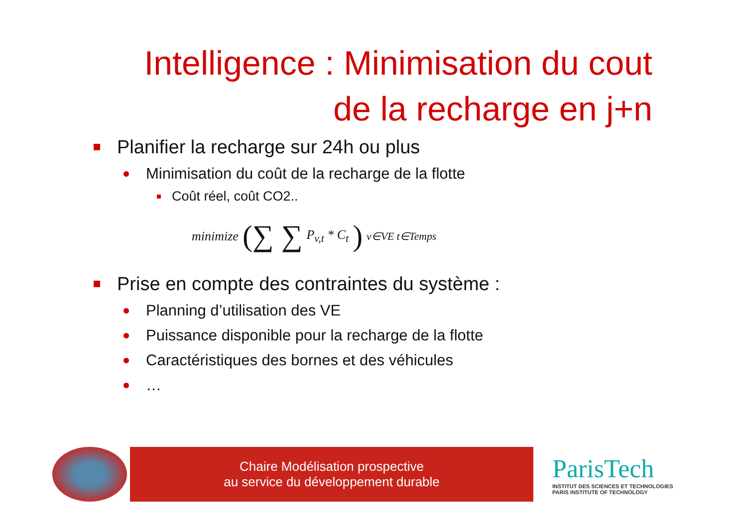Intelligence : Minimisation du cout
de la recharge en j+n
Planifier la recharge sur 24h ou plus
Minimisation du coût de la recharge de la flotte
Coût réel, coût CO2..
minimize (∑ ∑ P<sub>v,t</sub> * C<sub>t</sub>) <sub>v∈VE t∈Temps</sub>
Prise en compte des contraintes du système :
Planning d’utilisation des VE
Puissance disponible pour la recharge de la flotte
Caractéristiques des bornes et des véhicules
…
Chaire Modélisation prospective
au service du développement durable
ParisTech
INSTITUT DES SCIENCES ET TECHNOLOGIES
PARIS INSTITUTE OF TECHNOLOGY